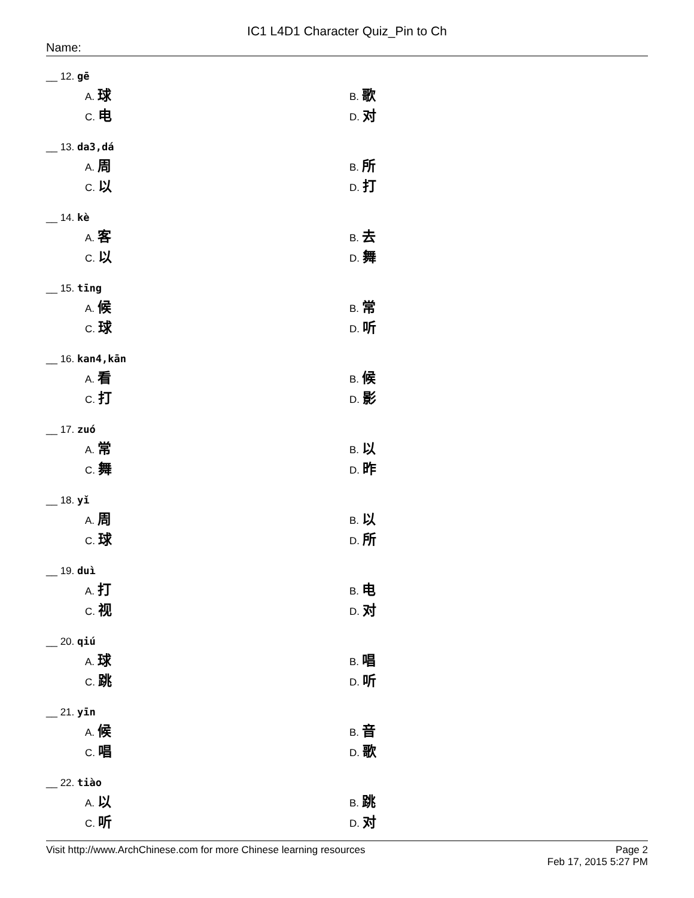IC1 L4D1 Character Quiz_Pin to Ch
Name:
__ 12. gē
A. 球
B. 歌
C. 电
D. 对
__ 13. da3,dá
A. 周
B. 所
C. 以
D. 打
__ 14. kè
A. 客
B. 去
C. 以
D. 舞
__ 15. tīng
A. 候
B. 常
C. 球
D. 听
__ 16. kan4,kān
A. 看
B. 候
C. 打
D. 影
__ 17. zuó
A. 常
B. 以
C. 舞
D. 昨
__ 18. yǐ
A. 周
B. 以
C. 球
D. 所
__ 19. duì
A. 打
B. 电
C. 视
D. 对
__ 20. qiú
A. 球
B. 唱
C. 跳
D. 听
__ 21. yīn
A. 候
B. 音
C. 唱
D. 歌
__ 22. tiào
A. 以
B. 跳
C. 听
D. 对
Visit http://www.ArchChinese.com for more Chinese learning resources
Page 2
Feb 17, 2015 5:27 PM